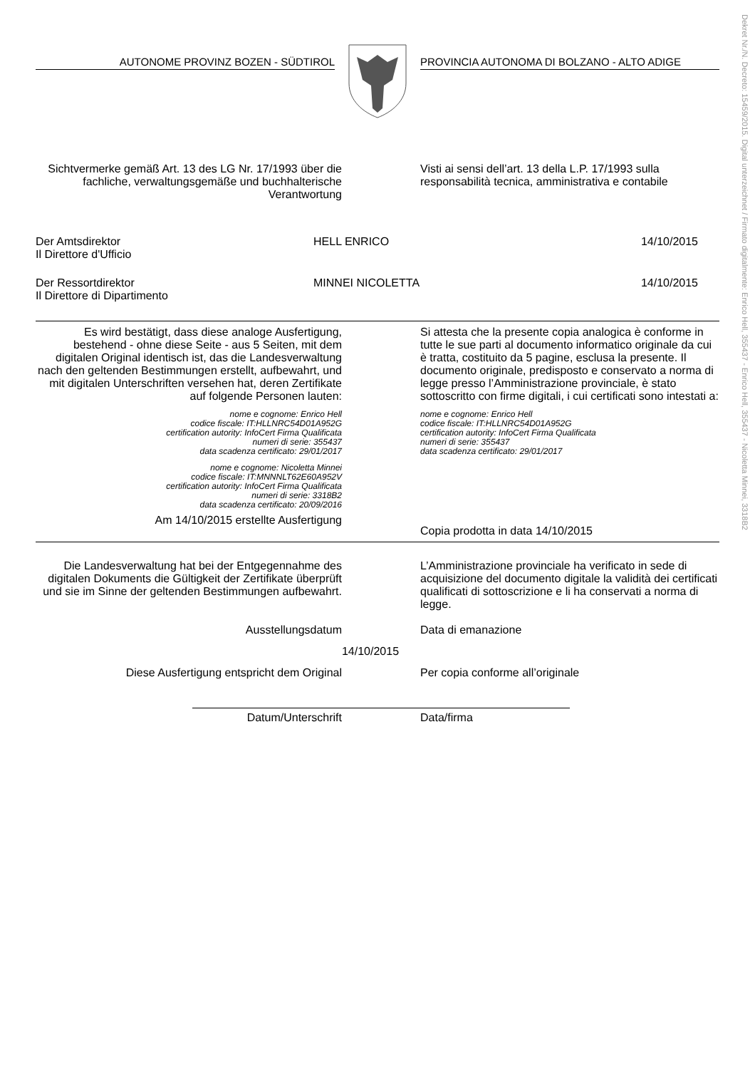Dekret Nr./N. Decreto: 15459/2015. Digital unterzeichnet / Firmato digitalmente: Enrico Hell, 355437 - Enrico Hell, 355437 - Nicoletta Minnei, 3318B2
AUTONOME PROVINZ BOZEN - SÜDTIROL PROVINCIA AUTONOMA DI BOLZANO - ALTO ADIGE
Sichtvermerke gemäß Art. 13 des LG Nr. 17/1993 über die fachliche, verwaltungsgemäße und buchhalterische Verantwortung
Visti ai sensi dell’art. 13 della L.P. 17/1993 sulla responsabilità tecnica, amministrativa e contabile
Der Amtsdirektor
Il Direttore d'Ufficio
HELL ENRICO 14/10/2015
Der Ressortdirektor
Il Direttore di Dipartimento
MINNEI NICOLETTA 14/10/2015
Es wird bestätigt, dass diese analoge Ausfertigung, bestehend - ohne diese Seite - aus 5 Seiten, mit dem digitalen Original identisch ist, das die Landesverwaltung nach den geltenden Bestimmungen erstellt, aufbewahrt, und mit digitalen Unterschriften versehen hat, deren Zertifikate auf folgende Personen lauten:
nome e cognome: Enrico Hell
codice fiscale: IT:HLLNRC54D01A952G
certification autority: InfoCert Firma Qualificata
numeri di serie: 355437
data scadenza certificato: 29/01/2017
nome e cognome: Nicoletta Minnei
codice fiscale: IT:MNNNLT62E60A952V
certification autority: InfoCert Firma Qualificata
numeri di serie: 3318B2
data scadenza certificato: 20/09/2016
Am 14/10/2015 erstellte Ausfertigung
Si attesta che la presente copia analogica è conforme in tutte le sue parti al documento informatico originale da cui è tratta, costituito da 5 pagine, esclusa la presente. Il documento originale, predisposto e conservato a norma di legge presso l’Amministrazione provinciale, è stato sottoscritto con firme digitali, i cui certificati sono intestati a:
nome e cognome: Enrico Hell
codice fiscale: IT:HLLNRC54D01A952G
certification autority: InfoCert Firma Qualificata
numeri di serie: 355437
data scadenza certificato: 29/01/2017
Copia prodotta in data 14/10/2015
Die Landesverwaltung hat bei der Entgegennahme des digitalen Dokuments die Gültigkeit der Zertifikate überprüft und sie im Sinne der geltenden Bestimmungen aufbewahrt.
L’Amministrazione provinciale ha verificato in sede di acquisizione del documento digitale la validità dei certificati qualificati di sottoscrizione e li ha conservati a norma di legge.
Ausstellungsdatum Data di emanazione
14/10/2015
Diese Ausfertigung entspricht dem Original Per copia conforme all’originale
Datum/Unterschrift Data/firma